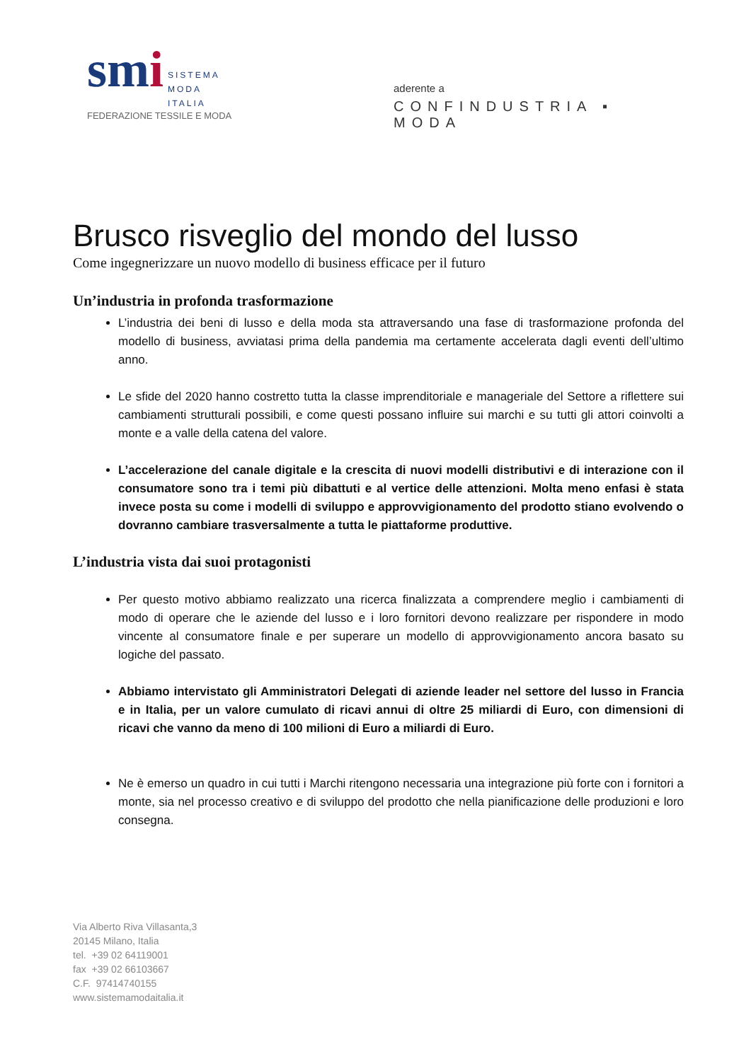smi SISTEMA
MODA
ITALIA
FEDERAZIONE TESSILE E MODA
aderente a
CONFINDUSTRIA ▪ MODA
Brusco risveglio del mondo del lusso
Come ingegnerizzare un nuovo modello di business efficace per il futuro
Un’industria in profonda trasformazione
L’industria dei beni di lusso e della moda sta attraversando una fase di trasformazione profonda del modello di business, avviatasi prima della pandemia ma certamente accelerata dagli eventi dell’ultimo anno.
Le sfide del 2020 hanno costretto tutta la classe imprenditoriale e manageriale del Settore a riflettere sui cambiamenti strutturali possibili, e come questi possano influire sui marchi e su tutti gli attori coinvolti a monte e a valle della catena del valore.
L’accelerazione del canale digitale e la crescita di nuovi modelli distributivi e di interazione con il consumatore sono tra i temi più dibattuti e al vertice delle attenzioni. Molta meno enfasi è stata invece posta su come i modelli di sviluppo e approvvigionamento del prodotto stiano evolvendo o dovranno cambiare trasversalmente a tutta le piattaforme produttive.
L’industria vista dai suoi protagonisti
Per questo motivo abbiamo realizzato una ricerca finalizzata a comprendere meglio i cambiamenti di modo di operare che le aziende del lusso e i loro fornitori devono realizzare per rispondere in modo vincente al consumatore finale e per superare un modello di approvvigionamento ancora basato su logiche del passato.
Abbiamo intervistato gli Amministratori Delegati di aziende leader nel settore del lusso in Francia e in Italia, per un valore cumulato di ricavi annui di oltre 25 miliardi di Euro, con dimensioni di ricavi che vanno da meno di 100 milioni di Euro a miliardi di Euro.
Ne è emerso un quadro in cui tutti i Marchi ritengono necessaria una integrazione più forte con i fornitori a monte, sia nel processo creativo e di sviluppo del prodotto che nella pianificazione delle produzioni e loro consegna.
Via Alberto Riva Villasanta,3
20145 Milano, Italia
tel. +39 02 64119001
fax +39 02 66103667
C.F. 97414740155
www.sistemamodaitalia.it